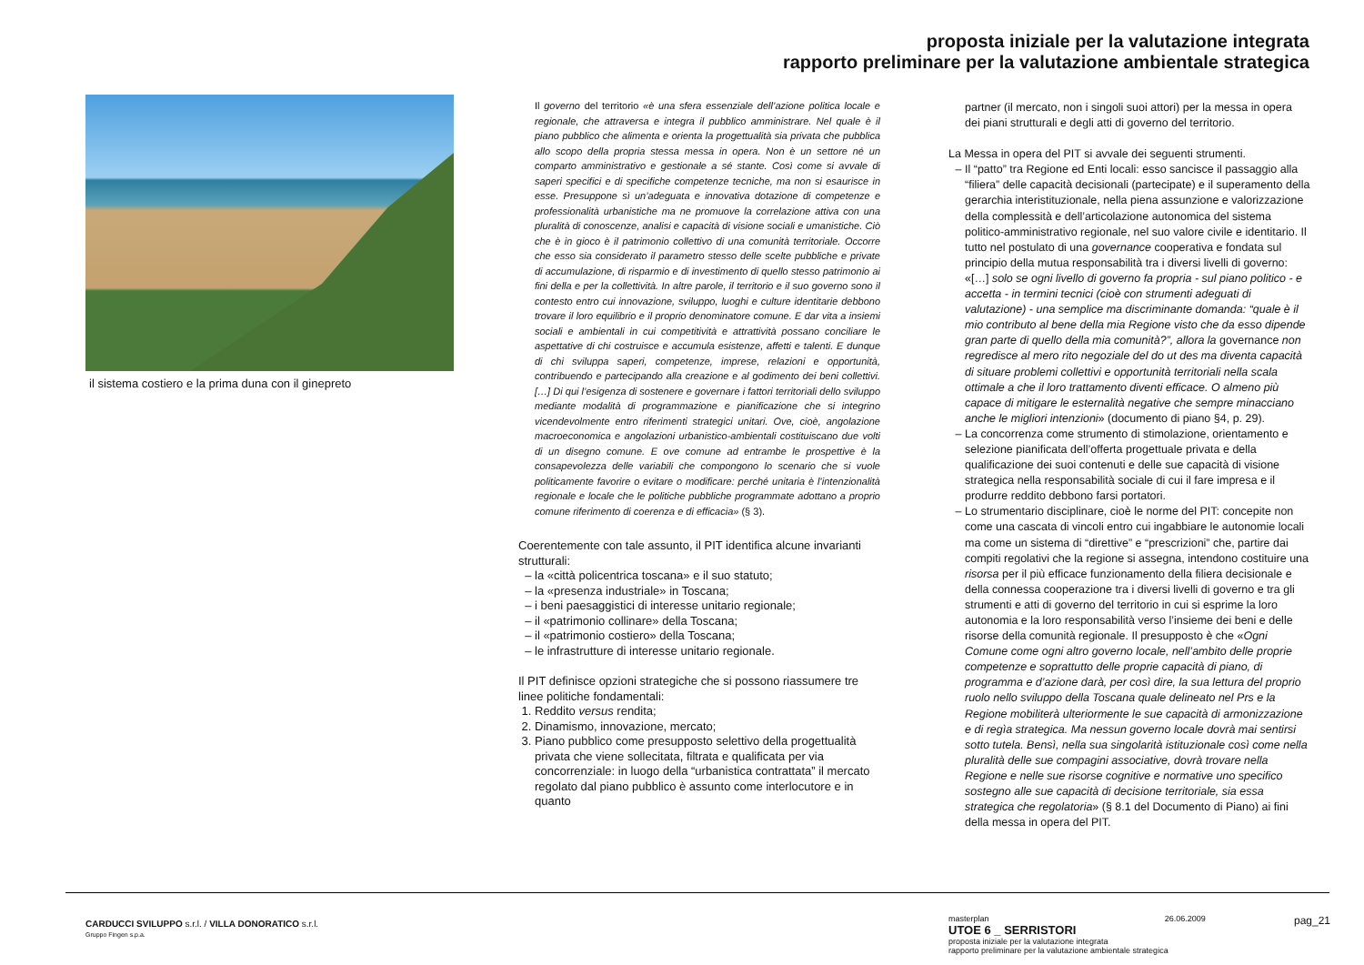proposta iniziale per la valutazione integrata
rapporto preliminare per la valutazione ambientale strategica
il sistema costiero e la prima duna con il ginepreto
Il governo del territorio «è una sfera essenziale dell’azione politica locale e regionale, che attraversa e integra il pubblico amministrare. Nel quale è il piano pubblico che alimenta e orienta la progettualità sia privata che pubblica allo scopo della propria stessa messa in opera. Non è un settore né un comparto amministrativo e gestionale a sé stante. Così come si avvale di saperi specifici e di specifiche competenze tecniche, ma non si esaurisce in esse. Presuppone sì un’adeguata e innovativa dotazione di competenze e professionalità urbanistiche ma ne promuove la correlazione attiva con una pluralità di conoscenze, analisi e capacità di visione sociali e umanistiche. Ciò che è in gioco è il patrimonio collettivo di una comunità territoriale. Occorre che esso sia considerato il parametro stesso delle scelte pubbliche e private di accumulazione, di risparmio e di investimento di quello stesso patrimonio ai fini della e per la collettività. In altre parole, il territorio e il suo governo sono il contesto entro cui innovazione, sviluppo, luoghi e culture identitarie debbono trovare il loro equilibrio e il proprio denominatore comune. E dar vita a insiemi sociali e ambientali in cui competitività e attrattività possano conciliare le aspettative di chi costruisce e accumula esistenze, affetti e talenti. E dunque di chi sviluppa saperi, competenze, imprese, relazioni e opportunità, contribuendo e partecipando alla creazione e al godimento dei beni collettivi. […] Di qui l’esigenza di sostenere e governare i fattori territoriali dello sviluppo mediante modalità di programmazione e pianificazione che si integrino vicendevolmente entro riferimenti strategici unitari. Ove, cioè, angolazione macroeconomica e angolazioni urbanistico-ambientali costituiscano due volti di un disegno comune. E ove comune ad entrambe le prospettive è la consapevolezza delle variabili che compongono lo scenario che si vuole politicamente favorire o evitare o modificare: perché unitaria è l’intenzionalità regionale e locale che le politiche pubbliche programmate adottano a proprio comune riferimento di coerenza e di efficacia» (§ 3).
Coerentemente con tale assunto, il PIT identifica alcune invarianti strutturali:
la «città policentrica toscana» e il suo statuto;
la «presenza industriale» in Toscana;
i beni paesaggistici di interesse unitario regionale;
il «patrimonio collinare» della Toscana;
il «patrimonio costiero» della Toscana;
le infrastrutture di interesse unitario regionale.
Il PIT definisce opzioni strategiche che si possono riassumere tre linee politiche fondamentali:
1. Reddito versus rendita;
2. Dinamismo, innovazione, mercato;
3. Piano pubblico come presupposto selettivo della progettualità privata che viene sollecitata, filtrata e qualificata per via concorrenziale: in luogo della “urbanistica contrattata” il mercato regolato dal piano pubblico è assunto come interlocutore e in quanto
partner (il mercato, non i singoli suoi attori) per la messa in opera dei piani strutturali e degli atti di governo del territorio.
La Messa in opera del PIT si avvale dei seguenti strumenti.
Il “patto” tra Regione ed Enti locali: esso sancisce il passaggio alla “filiera” delle capacità decisionali (partecipate) e il superamento della gerarchia interistituzionale, nella piena assunzione e valorizzazione della complessità e dell’articolazione autonomica del sistema politico-amministrativo regionale, nel suo valore civile e identitario. Il tutto nel postulato di una governance cooperativa e fondata sul principio della mutua responsabilità tra i diversi livelli di governo: «[…] solo se ogni livello di governo fa propria - sul piano politico - e accetta - in termini tecnici (cioè con strumenti adeguati di valutazione) - una semplice ma discriminante domanda: “quale è il mio contributo al bene della mia Regione visto che da esso dipende gran parte di quello della mia comunità?”, allora la governance non regredisce al mero rito negoziale del do ut des ma diventa capacità di situare problemi collettivi e opportunità territoriali nella scala ottimale a che il loro trattamento diventi efficace. O almeno più capace di mitigare le esternalità negative che sempre minacciano anche le migliori intenzioni» (documento di piano §4, p. 29).
La concorrenza come strumento di stimolazione, orientamento e selezione pianificata dell’offerta progettuale privata e della qualificazione dei suoi contenuti e delle sue capacità di visione strategica nella responsabilità sociale di cui il fare impresa e il produrre reddito debbono farsi portatori.
Lo strumentario disciplinare, cioè le norme del PIT: concepite non come una cascata di vincoli entro cui ingabbiare le autonomie locali ma come un sistema di “direttive” e “prescrizioni” che, partire dai compiti regolativi che la regione si assegna, intendono costituire una risorsa per il più efficace funzionamento della filiera decisionale e della connessa cooperazione tra i diversi livelli di governo e tra gli strumenti e atti di governo del territorio in cui si esprime la loro autonomia e la loro responsabilità verso l’insieme dei beni e delle risorse della comunità regionale. Il presupposto è che «Ogni Comune come ogni altro governo locale, nell’ambito delle proprie competenze e soprattutto delle proprie capacità di piano, di programma e d’azione darà, per così dire, la sua lettura del proprio ruolo nello sviluppo della Toscana quale delineato nel Prs e la Regione mobiliterà ulteriormente le sue capacità di armonizzazione e di regìa strategica. Ma nessun governo locale dovrà mai sentirsi sotto tutela. Bensì, nella sua singolarità istituzionale così come nella pluralità delle sue compagini associative, dovrà trovare nella Regione e nelle sue risorse cognitive e normative uno specifico sostegno alle sue capacità di decisione territoriale, sia essa strategica che regolatoria» (§ 8.1 del Documento di Piano) ai fini della messa in opera del PIT.
CARDUCCI SVILUPPO s.r.l. / VILLA DONORATICO s.r.l.
Gruppo Fingen s.p.a.
masterplan
UTOE 6 _ SERRISTORI 26.06.2009 pag_21
proposta iniziale per la valutazione integrata
rapporto preliminare per la valutazione ambientale strategica